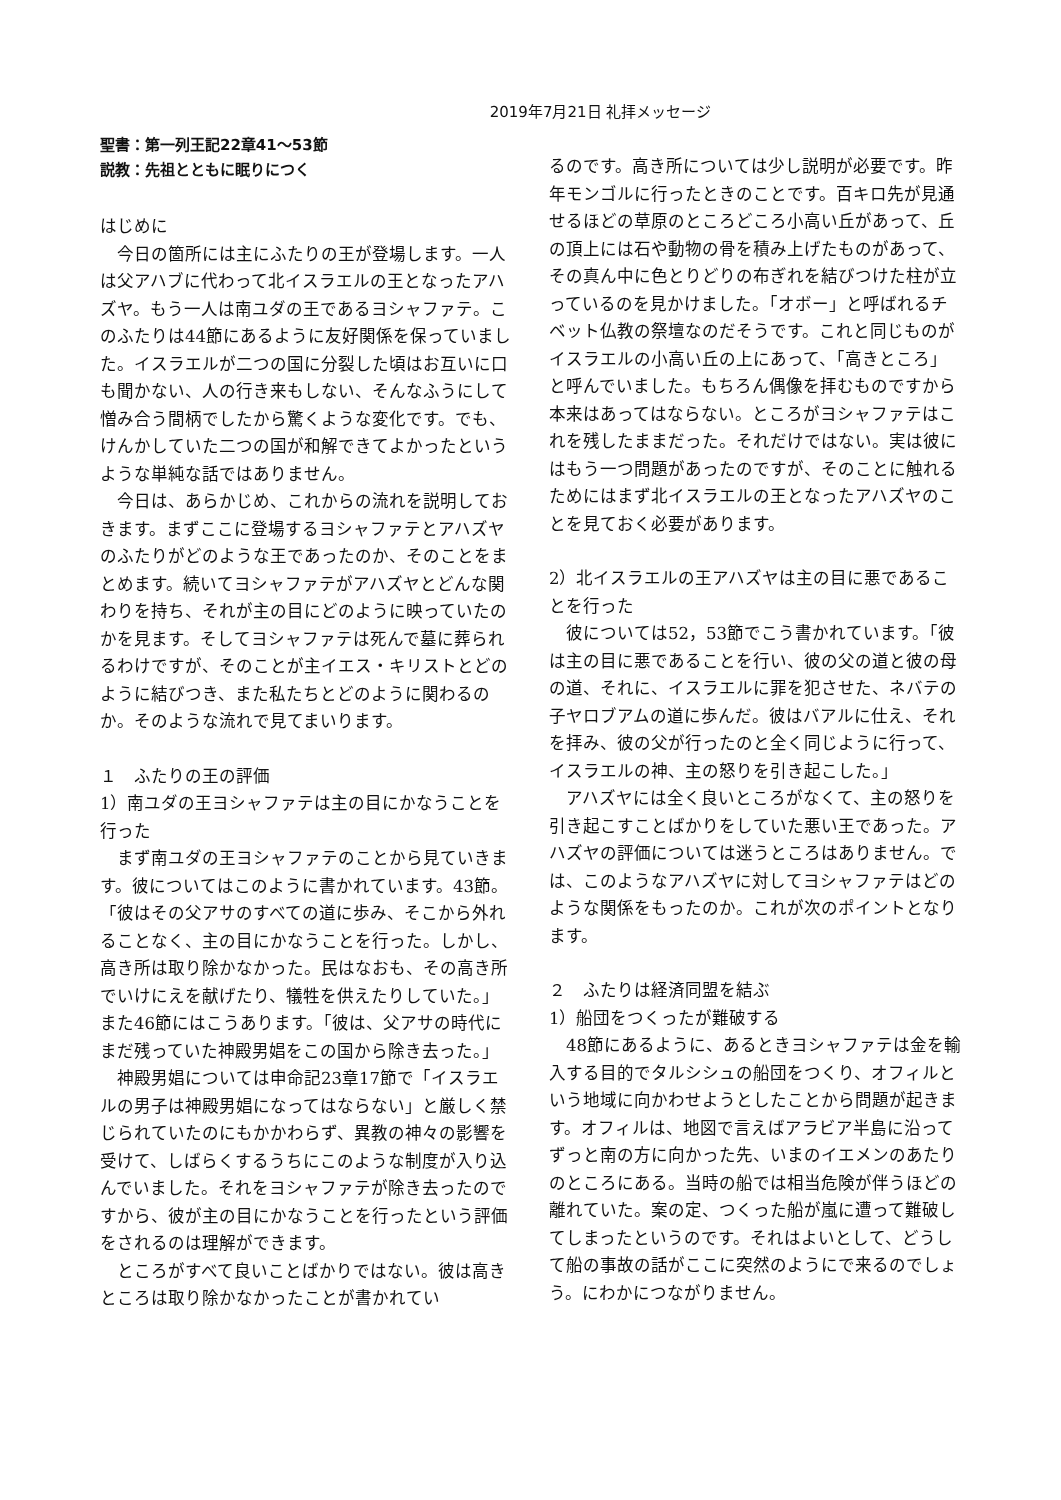2019年7月21日 礼拝メッセージ
聖書：第一列王記22章41～53節
説教：先祖とともに眠りにつく
はじめに
　今日の箇所には主にふたりの王が登場します。一人は父アハブに代わって北イスラエルの王となったアハズヤ。もう一人は南ユダの王であるヨシャファテ。このふたりは44節にあるように友好関係を保っていました。イスラエルが二つの国に分裂した頃はお互いに口も聞かない、人の行き来もしない、そんなふうにして憎み合う間柄でしたから驚くような変化です。でも、けんかしていた二つの国が和解できてよかったというような単純な話ではありません。
　今日は、あらかじめ、これからの流れを説明しておきます。まずここに登場するヨシャファテとアハズヤのふたりがどのような王であったのか、そのことをまとめます。続いてヨシャファテがアハズヤとどんな関わりを持ち、それが主の目にどのように映っていたのかを見ます。そしてヨシャファテは死んで墓に葬られるわけですが、そのことが主イエス・キリストとどのように結びつき、また私たちとどのように関わるのか。そのような流れで見てまいります。
１　ふたりの王の評価
1）南ユダの王ヨシャファテは主の目にかなうことを行った
　まず南ユダの王ヨシャファテのことから見ていきます。彼についてはこのように書かれています。43節。「彼はその父アサのすべての道に歩み、そこから外れることなく、主の目にかなうことを行った。しかし、高き所は取り除かなかった。民はなおも、その高き所でいけにえを献げたり、犠牲を供えたりしていた。」また46節にはこうあります。「彼は、父アサの時代にまだ残っていた神殿男娼をこの国から除き去った。」
　神殿男娼については申命記23章17節で「イスラエルの男子は神殿男娼になってはならない」と厳しく禁じられていたのにもかかわらず、異教の神々の影響を受けて、しばらくするうちにこのような制度が入り込んでいました。それをヨシャファテが除き去ったのですから、彼が主の目にかなうことを行ったという評価をされるのは理解ができます。
　ところがすべて良いことばかりではない。彼は高きところは取り除かなかったことが書かれてい
るのです。高き所については少し説明が必要です。昨年モンゴルに行ったときのことです。百キロ先が見通せるほどの草原のところどころ小高い丘があって、丘の頂上には石や動物の骨を積み上げたものがあって、その真ん中に色とりどりの布ぎれを結びつけた柱が立っているのを見かけました。「オボー」と呼ばれるチベット仏教の祭壇なのだそうです。これと同じものがイスラエルの小高い丘の上にあって、「高きところ」と呼んでいました。もちろん偶像を拝むものですから本来はあってはならない。ところがヨシャファテはこれを残したままだった。それだけではない。実は彼にはもう一つ問題があったのですが、そのことに触れるためにはまず北イスラエルの王となったアハズヤのことを見ておく必要があります。
2）北イスラエルの王アハズヤは主の目に悪であることを行った
　彼については52，53節でこう書かれています。「彼は主の目に悪であることを行い、彼の父の道と彼の母の道、それに、イスラエルに罪を犯させた、ネバテの子ヤロブアムの道に歩んだ。彼はバアルに仕え、それを拝み、彼の父が行ったのと全く同じように行って、イスラエルの神、主の怒りを引き起こした。」
　アハズヤには全く良いところがなくて、主の怒りを引き起こすことばかりをしていた悪い王であった。アハズヤの評価については迷うところはありません。では、このようなアハズヤに対してヨシャファテはどのような関係をもったのか。これが次のポイントとなります。
２　ふたりは経済同盟を結ぶ
1）船団をつくったが難破する
　48節にあるように、あるときヨシャファテは金を輸入する目的でタルシシュの船団をつくり、オフィルという地域に向かわせようとしたことから問題が起きます。オフィルは、地図で言えばアラビア半島に沿ってずっと南の方に向かった先、いまのイエメンのあたりのところにある。当時の船では相当危険が伴うほどの離れていた。案の定、つくった船が嵐に遭って難破してしまったというのです。それはよいとして、どうして船の事故の話がここに突然のようにで来るのでしょう。にわかにつながりません。